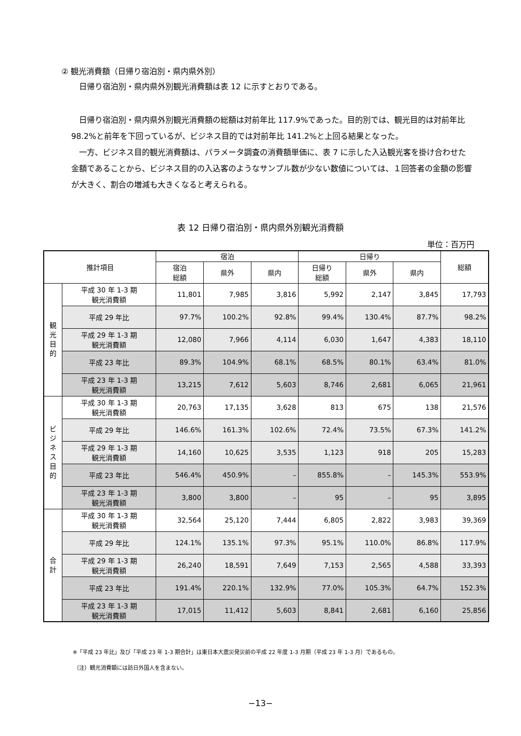② 観光消費額（日帰り宿泊別・県内県外別）
　日帰り宿泊別・県内県外別観光消費額は表 12 に示すとおりである。
　日帰り宿泊別・県内県外別観光消費額の総額は対前年比 117.9%であった。目的別では、観光目的は対前年比 98.2%と前年を下回っているが、ビジネス目的では対前年比 141.2%と上回る結果となった。
　一方、ビジネス目的観光消費額は、パラメータ調査の消費額単価に、表 7 に示した入込観光客を掛け合わせた金額であることから、ビジネス目的の入込客のようなサンプル数が少ない数値については、１回答者の金額の影響が大きく、割合の増減も大きくなると考えられる。
表 12 日帰り宿泊別・県内県外別観光消費額
単位：百万円
| 推計項目 | | 宿泊 | | | 日帰り | | | 総額 |
| --- | --- | --- | --- | --- | --- | --- | --- | --- |
| | | 宿泊 総額 | 県外 | 県内 | 日帰り 総額 | 県外 | 県内 | |
| 観 光 目 的 | 平成 30 年 1-3 期 観光消費額 | 11,801 | 7,985 | 3,816 | 5,992 | 2,147 | 3,845 | 17,793 |
| | 平成 29 年比 | 97.7% | 100.2% | 92.8% | 99.4% | 130.4% | 87.7% | 98.2% |
| | 平成 29 年 1-3 期 観光消費額 | 12,080 | 7,966 | 4,114 | 6,030 | 1,647 | 4,383 | 18,110 |
| | 平成 23 年比 | 89.3% | 104.9% | 68.1% | 68.5% | 80.1% | 63.4% | 81.0% |
| | 平成 23 年 1-3 期 観光消費額 | 13,215 | 7,612 | 5,603 | 8,746 | 2,681 | 6,065 | 21,961 |
| ビ ジ ネ ス 目 的 | 平成 30 年 1-3 期 観光消費額 | 20,763 | 17,135 | 3,628 | 813 | 675 | 138 | 21,576 |
| | 平成 29 年比 | 146.6% | 161.3% | 102.6% | 72.4% | 73.5% | 67.3% | 141.2% |
| | 平成 29 年 1-3 期 観光消費額 | 14,160 | 10,625 | 3,535 | 1,123 | 918 | 205 | 15,283 |
| | 平成 23 年比 | 546.4% | 450.9% | – | 855.8% | – | 145.3% | 553.9% |
| | 平成 23 年 1-3 期 観光消費額 | 3,800 | 3,800 | – | 95 | – | 95 | 3,895 |
| 合 計 | 平成 30 年 1-3 期 観光消費額 | 32,564 | 25,120 | 7,444 | 6,805 | 2,822 | 3,983 | 39,369 |
| | 平成 29 年比 | 124.1% | 135.1% | 97.3% | 95.1% | 110.0% | 86.8% | 117.9% |
| | 平成 29 年 1-3 期 観光消費額 | 26,240 | 18,591 | 7,649 | 7,153 | 2,565 | 4,588 | 33,393 |
| | 平成 23 年比 | 191.4% | 220.1% | 132.9% | 77.0% | 105.3% | 64.7% | 152.3% |
| | 平成 23 年 1-3 期 観光消費額 | 17,015 | 11,412 | 5,603 | 8,841 | 2,681 | 6,160 | 25,856 |
※「平成 23 年比」及び「平成 23 年 1-3 期合計」は東日本大震災発災前の平成 22 年度 1-3 月期（平成 23 年 1-3 月）であるもの。
（注）観光消費額には訪日外国人を含まない。
−13−